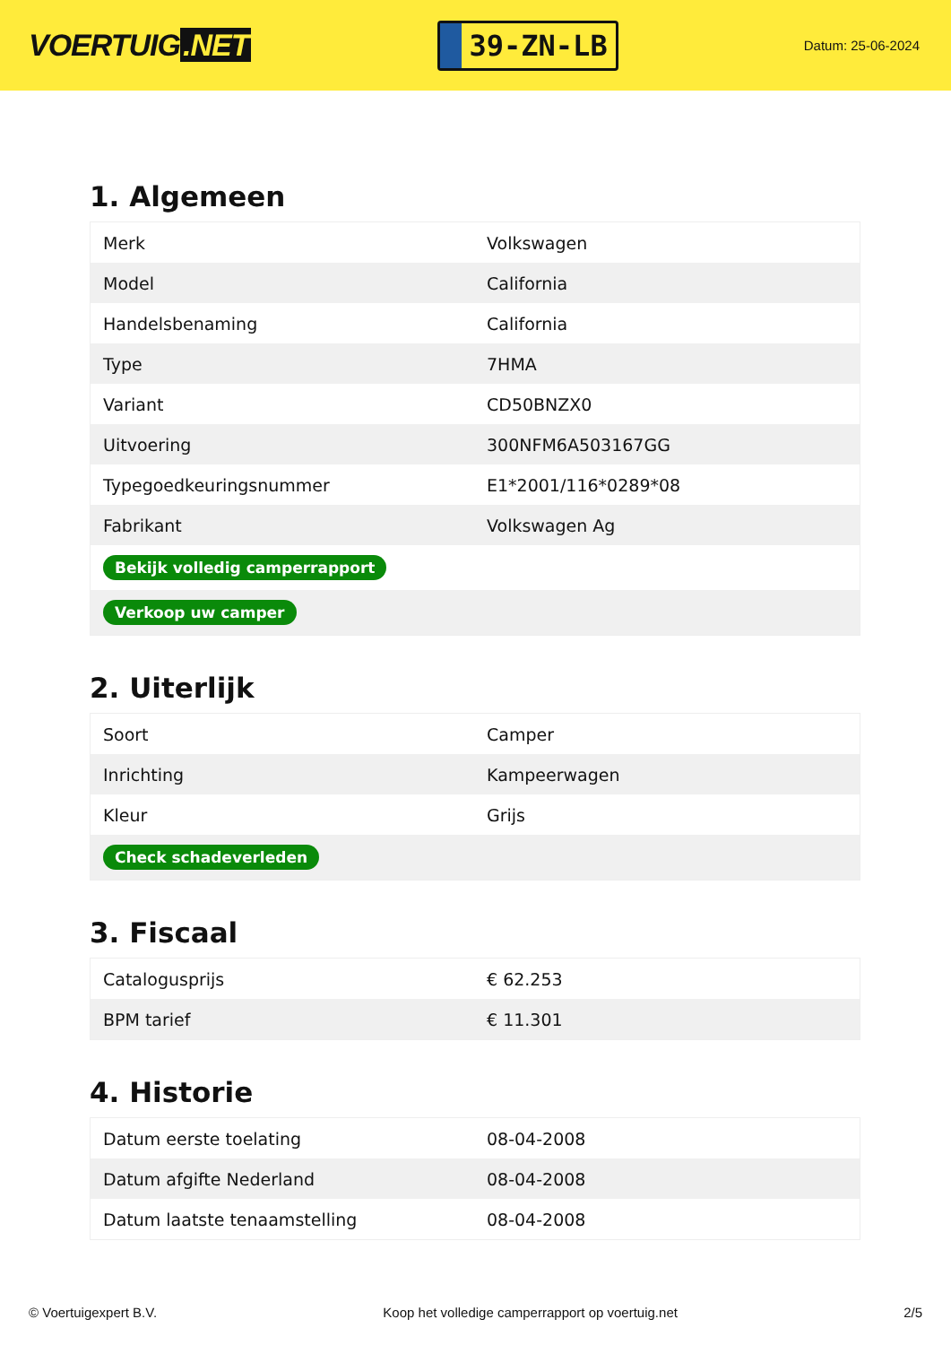VOERTUIG.NET
39-ZN-LB
Datum: 25-06-2024
1. Algemeen
| Merk | Volkswagen |
| Model | California |
| Handelsbenaming | California |
| Type | 7HMA |
| Variant | CD50BNZX0 |
| Uitvoering | 300NFM6A503167GG |
| Typegoedkeuringsnummer | E1*2001/116*0289*08 |
| Fabrikant | Volkswagen Ag |
| Bekijk volledig camperrapport | |
| Verkoop uw camper | |
2. Uiterlijk
| Soort | Camper |
| Inrichting | Kampeerwagen |
| Kleur | Grijs |
| Check schadeverleden | |
3. Fiscaal
| Catalogusprijs | € 62.253 |
| BPM tarief | € 11.301 |
4. Historie
| Datum eerste toelating | 08-04-2008 |
| Datum afgifte Nederland | 08-04-2008 |
| Datum laatste tenaamstelling | 08-04-2008 |
© Voertuigexpert B.V. Koop het volledige camperrapport op voertuig.net 2/5